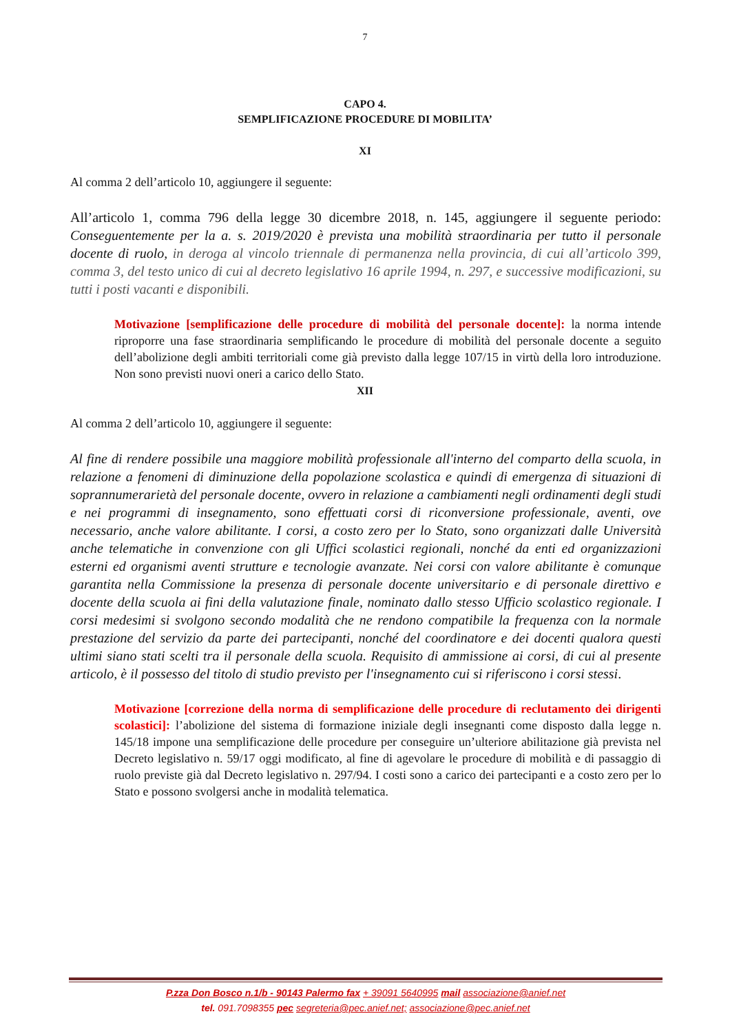7
CAPO 4.
SEMPLIFICAZIONE PROCEDURE DI MOBILITA’
XI
Al comma 2 dell’articolo 10, aggiungere il seguente:
All’articolo 1, comma 796 della legge 30 dicembre 2018, n. 145, aggiungere il seguente periodo: Conseguentemente per la a. s. 2019/2020 è prevista una mobilità straordinaria per tutto il personale docente di ruolo, in deroga al vincolo triennale di permanenza nella provincia, di cui all’articolo 399, comma 3, del testo unico di cui al decreto legislativo 16 aprile 1994, n. 297, e successive modificazioni, su tutti i posti vacanti e disponibili.
Motivazione [semplificazione delle procedure di mobilità del personale docente]: la norma intende riproporre una fase straordinaria semplificando le procedure di mobilità del personale docente a seguito dell’abolizione degli ambiti territoriali come già previsto dalla legge 107/15 in virtù della loro introduzione. Non sono previsti nuovi oneri a carico dello Stato.
XII
Al comma 2 dell’articolo 10, aggiungere il seguente:
Al fine di rendere possibile una maggiore mobilità professionale all'interno del comparto della scuola, in relazione a fenomeni di diminuzione della popolazione scolastica e quindi di emergenza di situazioni di soprannumerarietà del personale docente, ovvero in relazione a cambiamenti negli ordinamenti degli studi e nei programmi di insegnamento, sono effettuati corsi di riconversione professionale, aventi, ove necessario, anche valore abilitante. I corsi, a costo zero per lo Stato, sono organizzati dalle Università anche telematiche in convenzione con gli Uffici scolastici regionali, nonché da enti ed organizzazioni esterni ed organismi aventi strutture e tecnologie avanzate. Nei corsi con valore abilitante è comunque garantita nella Commissione la presenza di personale docente universitario e di personale direttivo e docente della scuola ai fini della valutazione finale, nominato dallo stesso Ufficio scolastico regionale. I corsi medesimi si svolgono secondo modalità che ne rendono compatibile la frequenza con la normale prestazione del servizio da parte dei partecipanti, nonché del coordinatore e dei docenti qualora questi ultimi siano stati scelti tra il personale della scuola. Requisito di ammissione ai corsi, di cui al presente articolo, è il possesso del titolo di studio previsto per l'insegnamento cui si riferiscono i corsi stessi.
Motivazione [correzione della norma di semplificazione delle procedure di reclutamento dei dirigenti scolastici]: l’abolizione del sistema di formazione iniziale degli insegnanti come disposto dalla legge n. 145/18 impone una semplificazione delle procedure per conseguire un’ulteriore abilitazione già prevista nel Decreto legislativo n. 59/17 oggi modificato, al fine di agevolare le procedure di mobilità e di passaggio di ruolo previste già dal Decreto legislativo n. 297/94. I costi sono a carico dei partecipanti e a costo zero per lo Stato e possono svolgersi anche in modalità telematica.
P.zza Don Bosco n.1/b - 90143 Palermo fax + 39091 5640995 mail associazione@anief.net
tel. 091.7098355 pec segreteria@pec.anief.net; associazione@pec.anief.net